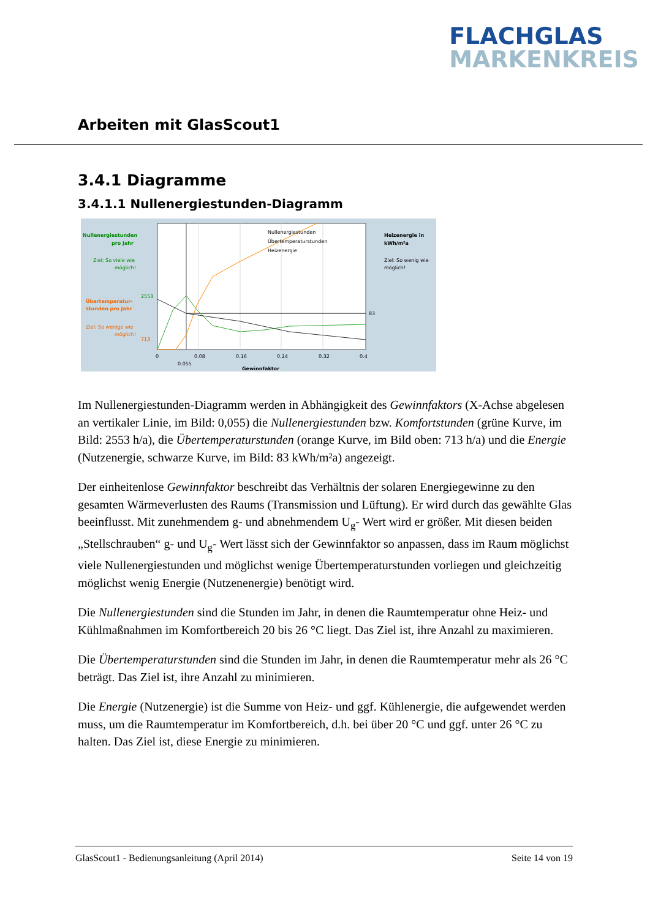FLACHGLAS
MARKENKREIS
Arbeiten mit GlasScout1
3.4.1 Diagramme
3.4.1.1 Nullenergiestunden-Diagramm
Nullenergiestunden
pro Jahr
Ziel: So viele wie
möglich!
Übertemperatur-
stunden pro Jahr
Ziel: So wenige wie
möglich!
2553
713
Nullenergiestunden
Übertemperaturstunden
Heizenergie
Heizenergie in
kWh/m²a
Ziel: So wenig wie
möglich!
83
0
0.08
0.16
0.24
0.32
0.4
0.055
Gewinnfaktor
Im Nullenergiestunden-Diagramm werden in Abhängigkeit des Gewinnfaktors (X-Achse abgelesen an vertikaler Linie, im Bild: 0,055) die Nullenergiestunden bzw. Komfortstunden (grüne Kurve, im Bild: 2553 h/a), die Übertemperaturstunden (orange Kurve, im Bild oben: 713 h/a) und die Energie (Nutzenergie, schwarze Kurve, im Bild: 83 kWh/m²a) angezeigt.
Der einheitenlose Gewinnfaktor beschreibt das Verhältnis der solaren Energiegewinne zu den gesamten Wärmeverlusten des Raums (Transmission und Lüftung). Er wird durch das gewählte Glas beeinflusst. Mit zunehmendem g- und abnehmendem U<sub>g</sub>- Wert wird er größer. Mit diesen beiden „Stellschrauben“ g- und U<sub>g</sub>- Wert lässt sich der Gewinnfaktor so anpassen, dass im Raum möglichst viele Nullenergiestunden und möglichst wenige Übertemperaturstunden vorliegen und gleichzeitig möglichst wenig Energie (Nutzenenergie) benötigt wird.
Die Nullenergiestunden sind die Stunden im Jahr, in denen die Raumtemperatur ohne Heiz- und Kühlmaßnahmen im Komfortbereich 20 bis 26 °C liegt. Das Ziel ist, ihre Anzahl zu maximieren.
Die Übertemperaturstunden sind die Stunden im Jahr, in denen die Raumtemperatur mehr als 26 °C beträgt. Das Ziel ist, ihre Anzahl zu minimieren.
Die Energie (Nutzenergie) ist die Summe von Heiz- und ggf. Kühlenergie, die aufgewendet werden muss, um die Raumtemperatur im Komfortbereich, d.h. bei über 20 °C und ggf. unter 26 °C zu halten. Das Ziel ist, diese Energie zu minimieren.
GlasScout1 - Bedienungsanleitung (April 2014) Seite 14 von 19